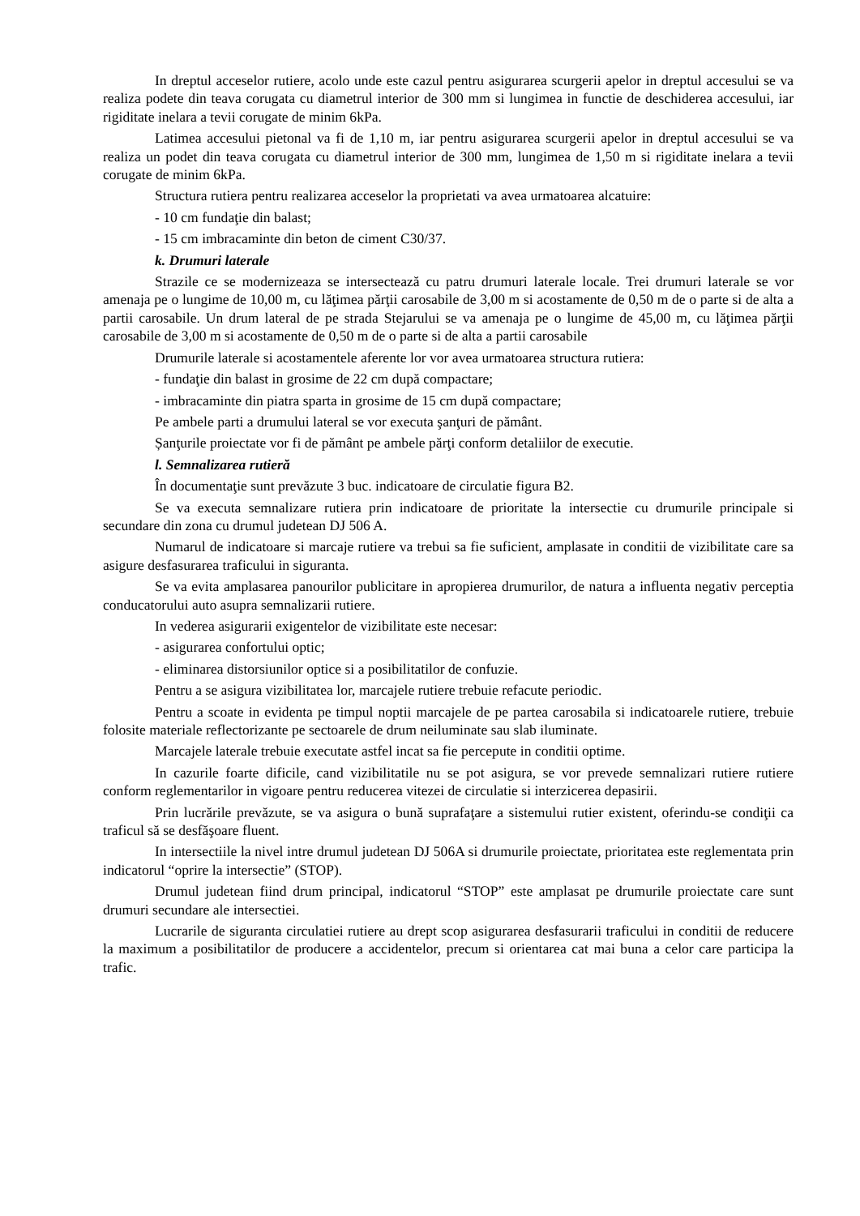In dreptul acceselor rutiere, acolo unde este cazul pentru asigurarea scurgerii apelor in dreptul accesului se va realiza podete din teava corugata cu diametrul interior de 300 mm si lungimea in functie de deschiderea accesului, iar rigiditate inelara a tevii corugate de minim 6kPa.
Latimea accesului pietonal va fi de 1,10 m, iar pentru asigurarea scurgerii apelor in dreptul accesului se va realiza un podet din teava corugata cu diametrul interior de 300 mm, lungimea de 1,50 m si rigiditate inelara a tevii corugate de minim 6kPa.
Structura rutiera pentru realizarea acceselor la proprietati va avea urmatoarea alcatuire:
- 10 cm fundaţie din balast;
- 15 cm imbracaminte din beton de ciment C30/37.
k. Drumuri laterale
Strazile ce se modernizeaza se intersectează cu patru drumuri laterale locale. Trei drumuri laterale se vor amenaja pe o lungime de 10,00 m, cu lăţimea părţii carosabile de 3,00 m si acostamente de 0,50 m de o parte si de alta a partii carosabile. Un drum lateral de pe strada Stejarului se va amenaja pe o lungime de 45,00 m, cu lăţimea părţii carosabile de 3,00 m si acostamente de 0,50 m de o parte si de alta a partii carosabile
Drumurile laterale si acostamentele aferente lor vor avea urmatoarea structura rutiera:
- fundaţie din balast in grosime de 22 cm după compactare;
- imbracaminte din piatra sparta in grosime de 15 cm după compactare;
Pe ambele parti a drumului lateral se vor executa şanţuri de pământ.
Șanţurile proiectate vor fi de pământ pe ambele părţi conform detaliilor de executie.
l. Semnalizarea rutieră
În documentaţie sunt prevăzute 3 buc. indicatoare de circulatie figura B2.
Se va executa semnalizare rutiera prin indicatoare de prioritate la intersectie cu drumurile principale si secundare din zona cu drumul judetean DJ 506 A.
Numarul de indicatoare si marcaje rutiere va trebui sa fie suficient, amplasate in conditii de vizibilitate care sa asigure desfasurarea traficului in siguranta.
Se va evita amplasarea panourilor publicitare in apropierea drumurilor, de natura a influenta negativ perceptia conducatorului auto asupra semnalizarii rutiere.
In vederea asigurarii exigentelor de vizibilitate este necesar:
- asigurarea confortului optic;
- eliminarea distorsiunilor optice si a posibilitatilor de confuzie.
Pentru a se asigura vizibilitatea lor, marcajele rutiere trebuie refacute periodic.
Pentru a scoate in evidenta pe timpul noptii marcajele de pe partea carosabila si indicatoarele rutiere, trebuie folosite materiale reflectorizante pe sectoarele de drum neiluminate sau slab iluminate.
Marcajele laterale trebuie executate astfel incat sa fie percepute in conditii optime.
In cazurile foarte dificile, cand vizibilitatile nu se pot asigura, se vor prevede semnalizari rutiere rutiere conform reglementarilor in vigoare pentru reducerea vitezei de circulatie si interzicerea depasirii.
Prin lucrările prevăzute, se va asigura o bună suprafaţare a sistemului rutier existent, oferindu-se condiţii ca traficul să se desfăşoare fluent.
In intersectiile la nivel intre drumul judetean DJ 506A si drumurile proiectate, prioritatea este reglementata prin indicatorul “oprire la intersectie” (STOP).
Drumul judetean fiind drum principal, indicatorul “STOP” este amplasat pe drumurile proiectate care sunt drumuri secundare ale intersectiei.
Lucrarile de siguranta circulatiei rutiere au drept scop asigurarea desfasurarii traficului in conditii de reducere la maximum a posibilitatilor de producere a accidentelor, precum si orientarea cat mai buna a celor care participa la trafic.